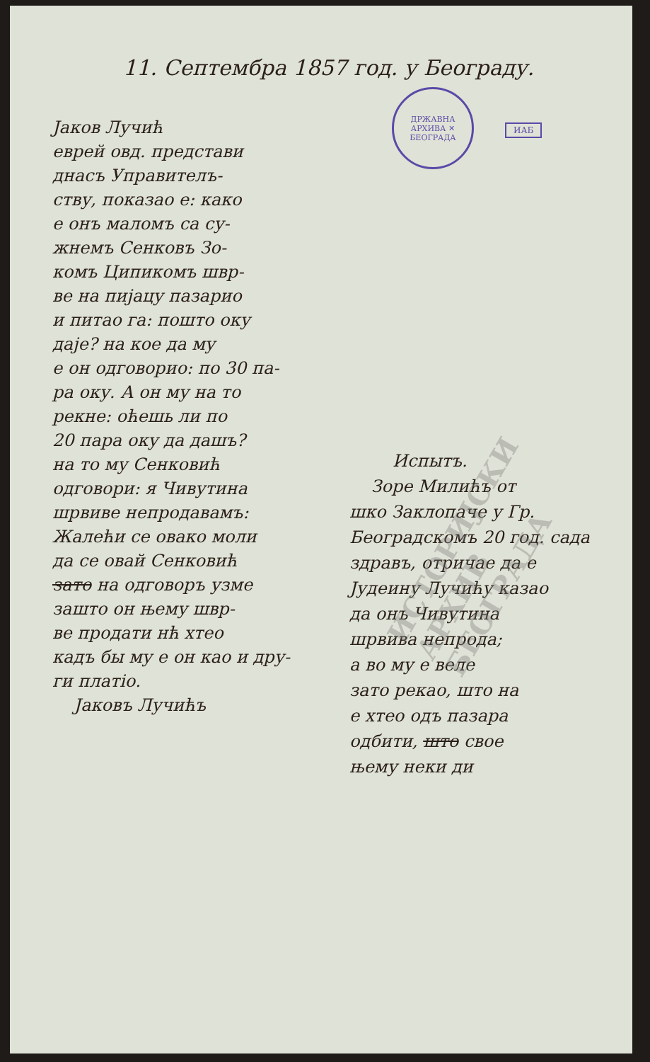11. Септембра 1857 год. у Београду.
Јаков Лучић
еврей овд. представи
днасъ Управителъ-
ству, показао е: како
е онъ маломъ са су-
жнемъ Сенковъ Зо-
комъ Ципикомъ швр-
ве на пијацу пазарио
и питао га: пошто оку
даје? на кое да му
е он одговорио: по 30 па-
ра оку. А он му на то
рекне: оћешь ли по
20 пара оку да дашъ?
на то му Сенковић
одговори: я Чивутина
шрвиве непродавамъ:
Жалећи се овако моли
да се овай Сенковић
зато на одговоръ узме
зашто он њему швр-
ве продати нћ хтео
кадъ бы му е он као и дру-
ги платіо.
Јаковъ Лучићъ
ДРЖАВНА АРХИВА ✕ БЕОГРАДА
ИАБ
Испытъ.
Зоре Милићъ от
шко Заклопаче у Гр.
Београдскомъ 20 год. сада
здравъ, отричае да е
Јудеину Лучићу казао
да онъ Чивутина
шрвива непрода;
а во му е веле
зато рекао, што на
е хтео одъ пазара
одбити, што свое
њему неки ди
ИСТОРИЈСКИ АРХИВ БЕОГРАДА